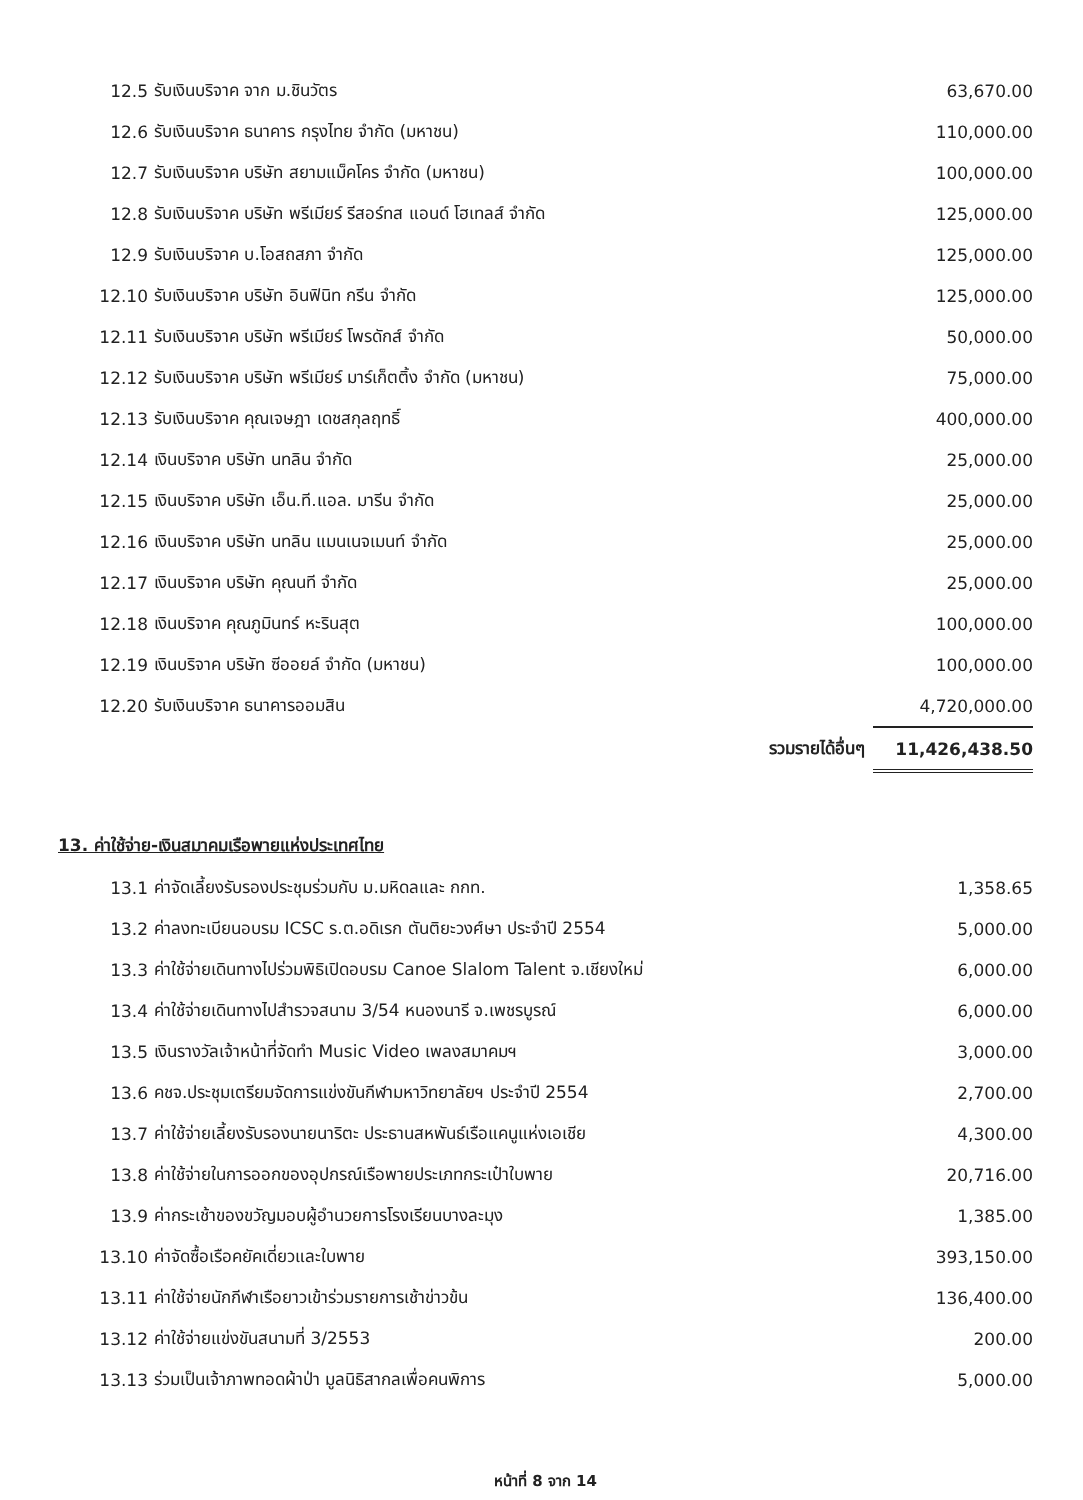| 12.5 | รับเงินบริจาค จาก ม.ชินวัตร | 63,670.00 |
| 12.6 | รับเงินบริจาค ธนาคาร กรุงไทย จำกัด (มหาชน) | 110,000.00 |
| 12.7 | รับเงินบริจาค บริษัท สยามแม็คโคร จำกัด (มหาชน) | 100,000.00 |
| 12.8 | รับเงินบริจาค บริษัท พรีเมียร์ รีสอร์ทส แอนด์ โฮเทลส์ จำกัด | 125,000.00 |
| 12.9 | รับเงินบริจาค บ.โอสถสภา จำกัด | 125,000.00 |
| 12.10 | รับเงินบริจาค บริษัท อินฟินิท กรีน จำกัด | 125,000.00 |
| 12.11 | รับเงินบริจาค บริษัท พรีเมียร์ โพรดักส์ จำกัด | 50,000.00 |
| 12.12 | รับเงินบริจาค บริษัท พรีเมียร์ มาร์เก็ตติ้ง จำกัด (มหาชน) | 75,000.00 |
| 12.13 | รับเงินบริจาค คุณเจษฎา เดชสกุลฤทธิ์ | 400,000.00 |
| 12.14 | เงินบริจาค บริษัท นทลิน จำกัด | 25,000.00 |
| 12.15 | เงินบริจาค บริษัท เอ็น.ที.แอล. มารีน จำกัด | 25,000.00 |
| 12.16 | เงินบริจาค บริษัท นทลิน แมนเนจเมนท์ จำกัด | 25,000.00 |
| 12.17 | เงินบริจาค บริษัท คุณนที จำกัด | 25,000.00 |
| 12.18 | เงินบริจาค คุณภูมินทร์ หะรินสุต | 100,000.00 |
| 12.19 | เงินบริจาค บริษัท ซีออยล์ จำกัด (มหาชน) | 100,000.00 |
| 12.20 | รับเงินบริจาค ธนาคารออมสิน | 4,720,000.00 |
| | รวมรายได้อื่นๆ | 11,426,438.50 |
13. ค่าใช้จ่าย-เงินสมาคมเรือพายแห่งประเทศไทย
| 13.1 | ค่าจัดเลี้ยงรับรองประชุมร่วมกับ ม.มหิดลและ กกท. | 1,358.65 |
| 13.2 | ค่าลงทะเบียนอบรม ICSC ร.ต.อดิเรก ตันติยะวงศ์ษา ประจำปี 2554 | 5,000.00 |
| 13.3 | ค่าใช้จ่ายเดินทางไปร่วมพิธิเปิดอบรม Canoe Slalom Talent จ.เชียงใหม่ | 6,000.00 |
| 13.4 | ค่าใช้จ่ายเดินทางไปสำรวจสนาม 3/54 หนองนารี จ.เพชรบูรณ์ | 6,000.00 |
| 13.5 | เงินรางวัลเจ้าหน้าที่จัดทำ Music Video เพลงสมาคมฯ | 3,000.00 |
| 13.6 | คชจ.ประชุมเตรียมจัดการแข่งขันกีฬามหาวิทยาลัยฯ ประจำปี 2554 | 2,700.00 |
| 13.7 | ค่าใช้จ่ายเลี้ยงรับรองนายนาริตะ ประธานสหพันธ์เรือแคนูแห่งเอเชีย | 4,300.00 |
| 13.8 | ค่าใช้จ่ายในการออกของอุปกรณ์เรือพายประเภทกระเป๋าใบพาย | 20,716.00 |
| 13.9 | ค่ากระเช้าของขวัญมอบผู้อำนวยการโรงเรียนบางละมุง | 1,385.00 |
| 13.10 | ค่าจัดซื้อเรือคยัคเดี่ยวและใบพาย | 393,150.00 |
| 13.11 | ค่าใช้จ่ายนักกีฬาเรือยาวเข้าร่วมรายการเช้าข่าวข้น | 136,400.00 |
| 13.12 | ค่าใช้จ่ายแข่งขันสนามที่ 3/2553 | 200.00 |
| 13.13 | ร่วมเป็นเจ้าภาพทอดผ้าป่า มูลนิธิสากลเพื่อคนพิการ | 5,000.00 |
หน้าที่ 8 จาก 14